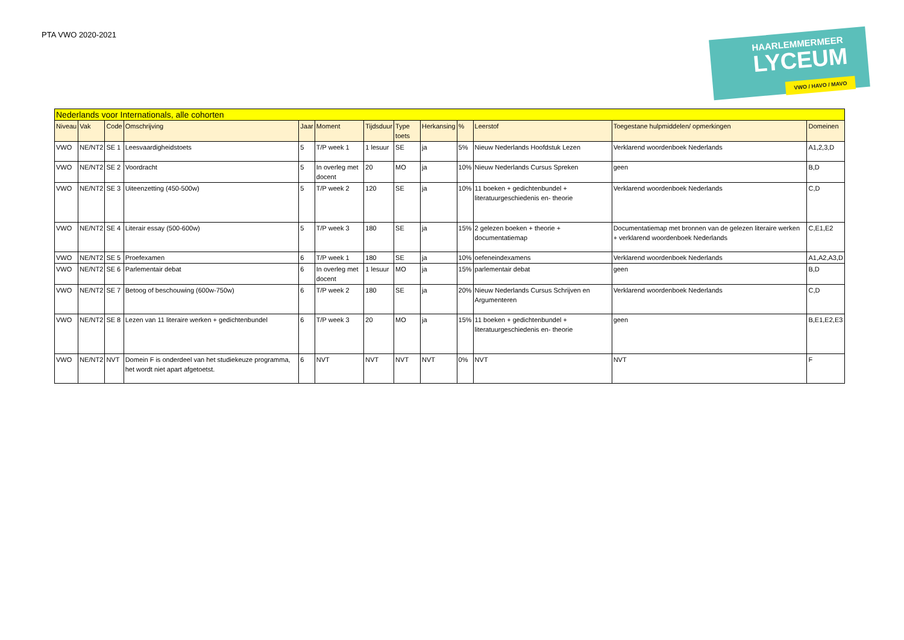PTA VWO 2020-2021
HAARLEMMERMEER
LYCEUM
VWO / HAVO / MAVO
| Nederlands voor Internationals, alle cohorten | | | | | | | | | | | | |
| Niveau | Vak | Code | Omschrijving | Jaar | Moment | Tijdsduur | Type toets | Herkansing | % | Leerstof | Toegestane hulpmiddelen/ opmerkingen | Domeinen |
| VWO | NE/NT2 | SE 1 | Leesvaardigheidstoets | 5 | T/P week 1 | 1 lesuur | SE | ja | 5% | Nieuw Nederlands Hoofdstuk Lezen | Verklarend woordenboek Nederlands | A1,2,3,D |
| VWO | NE/NT2 | SE 2 | Voordracht | 5 | In overleg met docent | 20 | MO | ja | 10% | Nieuw Nederlands Cursus Spreken | geen | B,D |
| VWO | NE/NT2 | SE 3 | Uiteenzetting (450-500w) | 5 | T/P week 2 | 120 | SE | ja | 10% | 11 boeken + gedichtenbundel + literatuurgeschiedenis en- theorie | Verklarend woordenboek Nederlands | C,D |
| VWO | NE/NT2 | SE 4 | Literair essay (500-600w) | 5 | T/P week 3 | 180 | SE | ja | 15% | 2 gelezen boeken + theorie + documentatiemap | Documentatiemap met bronnen van de gelezen literaire werken + verklarend woordenboek Nederlands | C,E1,E2 |
| VWO | NE/NT2 | SE 5 | Proefexamen | 6 | T/P week 1 | 180 | SE | ja | 10% | oefeneindexamens | Verklarend woordenboek Nederlands | A1,A2,A3,D |
| VWO | NE/NT2 | SE 6 | Parlementair debat | 6 | In overleg met docent | 1 lesuur | MO | ja | 15% | parlementair debat | geen | B,D |
| VWO | NE/NT2 | SE 7 | Betoog of beschouwing (600w-750w) | 6 | T/P week 2 | 180 | SE | ja | 20% | Nieuw Nederlands Cursus Schrijven en Argumenteren | Verklarend woordenboek Nederlands | C,D |
| VWO | NE/NT2 | SE 8 | Lezen van 11 literaire werken + gedichtenbundel | 6 | T/P week 3 | 20 | MO | ja | 15% | 11 boeken + gedichtenbundel + literatuurgeschiedenis en- theorie | geen | B,E1,E2,E3 |
| VWO | NE/NT2 | NVT | Domein F is onderdeel van het studiekeuze programma, het wordt niet apart afgetoetst. | 6 | NVT | NVT | NVT | NVT | 0% | NVT | NVT | F |